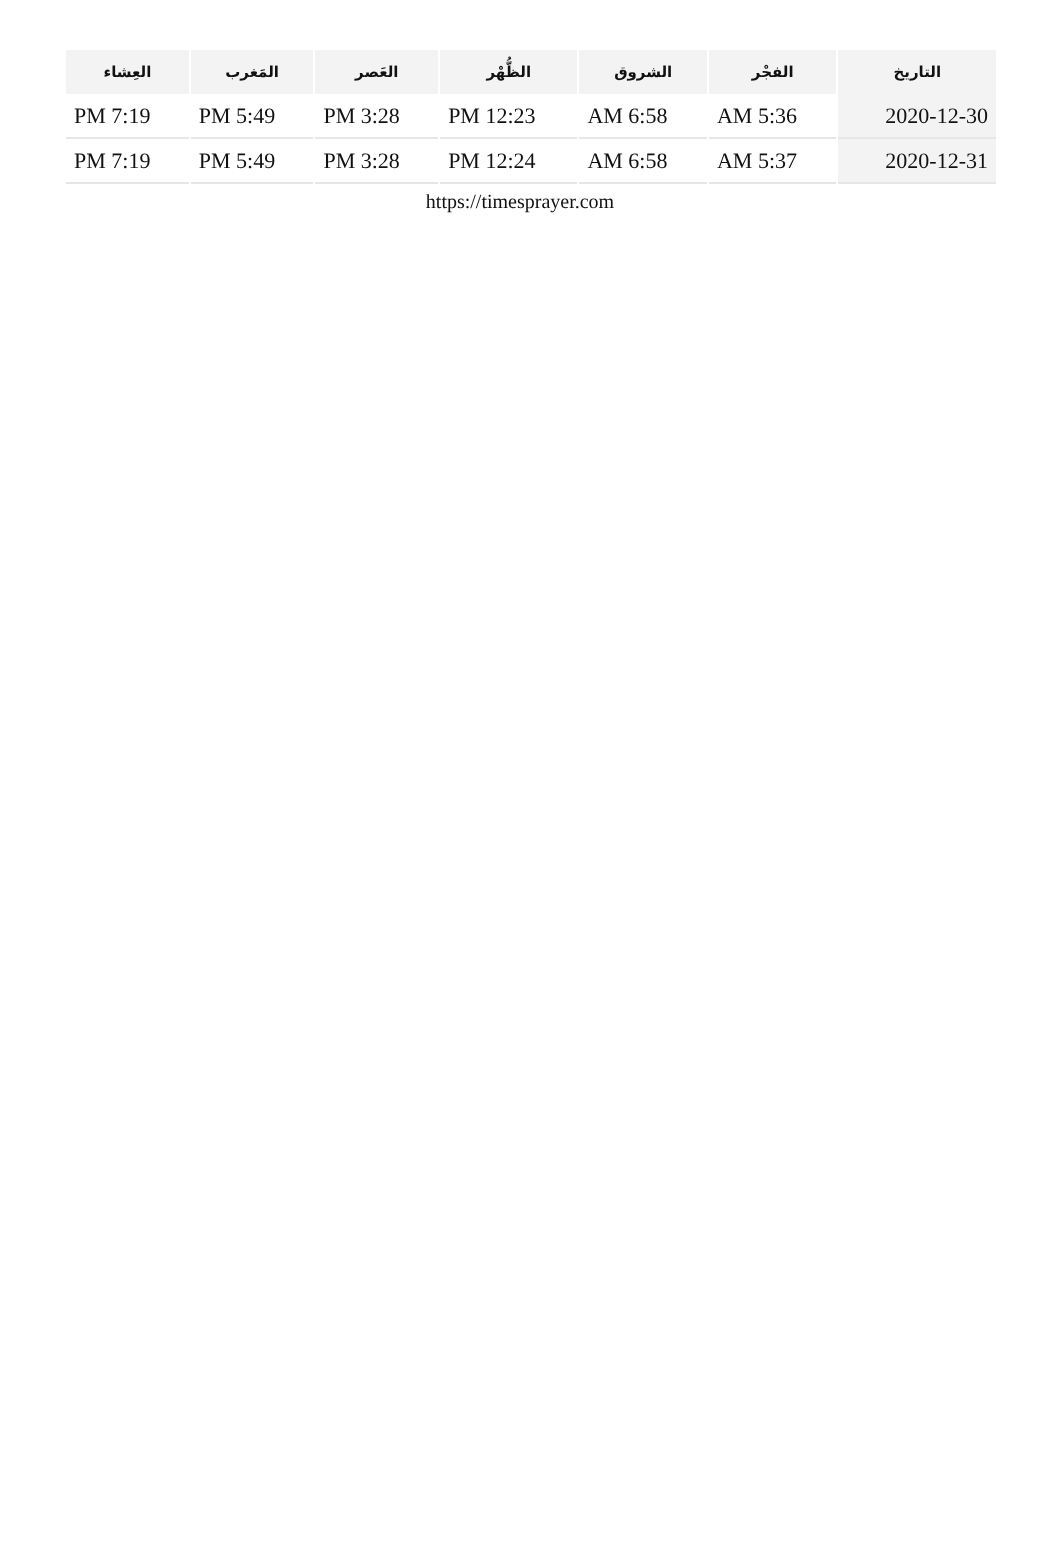| التاريخ | الفجْر | الشروق | الظُّهْر | العَصر | المَغرب | العِشاء |
| --- | --- | --- | --- | --- | --- | --- |
| 2020-12-30 | AM 5:36 | AM 6:58 | PM 12:23 | PM 3:28 | PM 5:49 | PM 7:19 |
| 2020-12-31 | AM 5:37 | AM 6:58 | PM 12:24 | PM 3:28 | PM 5:49 | PM 7:19 |
https://timesprayer.com